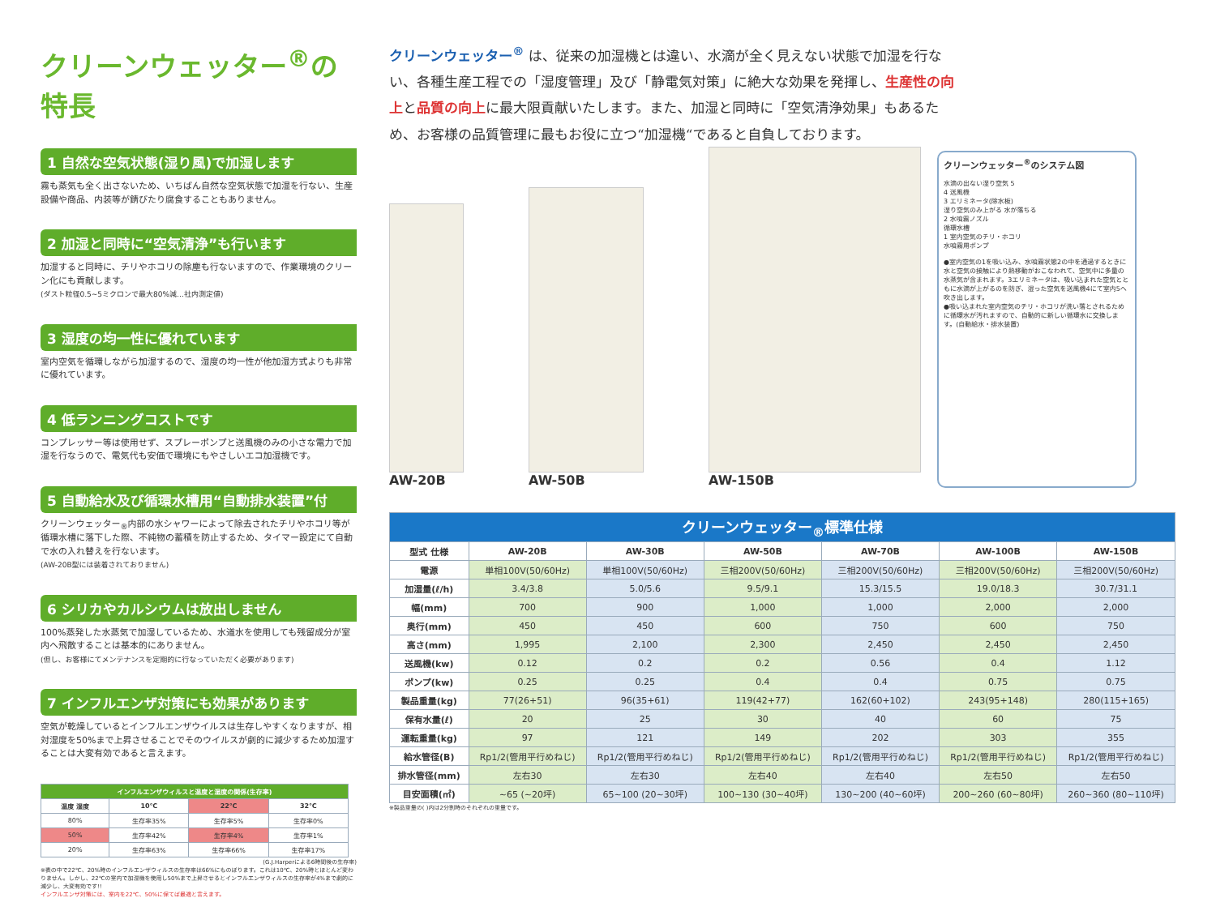クリーンウェッター<sup>®</sup>の特長
1 自然な空気状態(湿り風)で加湿します
霧も蒸気も全く出さないため、いちばん自然な空気状態で加湿を行ない、生産設備や商品、内装等が錆びたり腐食することもありません。
2 加湿と同時に“空気清浄”も行います
加湿すると同時に、チリやホコリの除塵も行ないますので、作業環境のクリーン化にも貢献します。
(ダスト粒径0.5~5ミクロンで最大80%減…社内測定値)
3 湿度の均一性に優れています
室内空気を循環しながら加湿するので、湿度の均一性が他加湿方式よりも非常に優れています。
4 低ランニングコストです
コンプレッサー等は使用せず、スプレーポンプと送風機のみの小さな電力で加湿を行なうので、電気代も安価で環境にもやさしいエコ加湿機です。
5 自動給水及び循環水槽用“自動排水装置”付
クリーンウェッター<sub>®</sub>内部の水シャワーによって除去されたチリやホコリ等が循環水槽に落下した際、不純物の蓄積を防止するため、タイマー設定にて自動で水の入れ替えを行ないます。
(AW-20B型には装着されておりません)
6 シリカやカルシウムは放出しません
100%蒸発した水蒸気で加湿しているため、水道水を使用しても残留成分が室内へ飛散することは基本的にありません。
(但し、お客様にてメンテナンスを定期的に行なっていただく必要があります)
7 インフルエンザ対策にも効果があります
空気が乾燥しているとインフルエンザウイルスは生存しやすくなりますが、相対湿度を50%まで上昇させることでそのウイルスが劇的に減少するため加湿することは大変有効であると言えます。
| インフルエンザウィルスと温度と湿度の関係(生存率) | | | |
| --- | --- | --- | --- |
| 温度 湿度 | 10℃ | 22℃ | 32℃ |
| 80% | 生存率35% | 生存率5% | 生存率0% |
| 50% | 生存率42% | 生存率4% | 生存率1% |
| 20% | 生存率63% | 生存率66% | 生存率17% |
(G.J.Harperによる6時間後の生存率)
※表の中で22℃、20%時のインフルエンザウィルスの生存率は66%にものぼります。これは10℃、20%時とほとんど変わりません。しかし、22℃の室内で加湿機を使用し50%まで上昇させるとインフルエンザウィルスの生存率が4%まで劇的に減少し、大変有効です!!
インフルエンザ対策には、室内を22℃、50%に保てば最適と言えます。
クリーンウェッター<sup>®</sup> は、従来の加湿機とは違い、水滴が全く見えない状態で加湿を行ない、各種生産工程での「湿度管理」及び「静電気対策」に絶大な効果を発揮し、生産性の向上と品質の向上に最大限貢献いたします。また、加湿と同時に「空気清浄効果」もあるため、お客様の品質管理に最もお役に立つ“加湿機“であると自負しております。
AW-20B
AW-50B
AW-150B
クリーンウェッター<sup>®</sup>のシステム図
水滴の出ない湿り空気 5
4 送風機
3 エリミネータ(除水板)
湿り空気のみ上がる 水が落ちる
2 水噴霧ノズル
循環水槽
1 室内空気のチリ・ホコリ
水噴霧用ポンプ
●室内空気の1を吸い込み、水噴霧状態2の中を通過するときに水と空気の接触により熱移動がおこなわれて、空気中に多量の水蒸気が含まれます。3エリミネータは、吸い込まれた空気とともに水滴が上がるのを防ぎ、湿った空気を送風機4にて室内5へ吹き出します。
●吸い込まれた室内空気のチリ・ホコリが洗い落とされるために循環水が汚れますので、自動的に新しい循環水に交換します。(自動給水・排水装置)
| クリーンウェッター<sub>®</sub>標準仕様 | | | | | | |
| --- | --- | --- | --- | --- | --- | --- |
| 型式 仕様 | AW-20B | AW-30B | AW-50B | AW-70B | AW-100B | AW-150B |
| 電源 | 単相100V(50/60Hz) | 単相100V(50/60Hz) | 三相200V(50/60Hz) | 三相200V(50/60Hz) | 三相200V(50/60Hz) | 三相200V(50/60Hz) |
| 加湿量(ℓ/h) | 3.4/3.8 | 5.0/5.6 | 9.5/9.1 | 15.3/15.5 | 19.0/18.3 | 30.7/31.1 |
| 幅(mm) | 700 | 900 | 1,000 | 1,000 | 2,000 | 2,000 |
| 奥行(mm) | 450 | 450 | 600 | 750 | 600 | 750 |
| 高さ(mm) | 1,995 | 2,100 | 2,300 | 2,450 | 2,450 | 2,450 |
| 送風機(kw) | 0.12 | 0.2 | 0.2 | 0.56 | 0.4 | 1.12 |
| ポンプ(kw) | 0.25 | 0.25 | 0.4 | 0.4 | 0.75 | 0.75 |
| 製品重量(kg) | 77(26+51) | 96(35+61) | 119(42+77) | 162(60+102) | 243(95+148) | 280(115+165) |
| 保有水量(ℓ) | 20 | 25 | 30 | 40 | 60 | 75 |
| 運転重量(kg) | 97 | 121 | 149 | 202 | 303 | 355 |
| 給水管径(B) | Rp1/2(管用平行めねじ) | Rp1/2(管用平行めねじ) | Rp1/2(管用平行めねじ) | Rp1/2(管用平行めねじ) | Rp1/2(管用平行めねじ) | Rp1/2(管用平行めねじ) |
| 排水管径(mm) | 左右30 | 左右30 | 左右40 | 左右40 | 左右50 | 左右50 |
| 目安面積(㎡) | ~65 (~20坪) | 65~100 (20~30坪) | 100~130 (30~40坪) | 130~200 (40~60坪) | 200~260 (60~80坪) | 260~360 (80~110坪) |
※製品重量の( )内は2分割時のそれぞれの重量です。